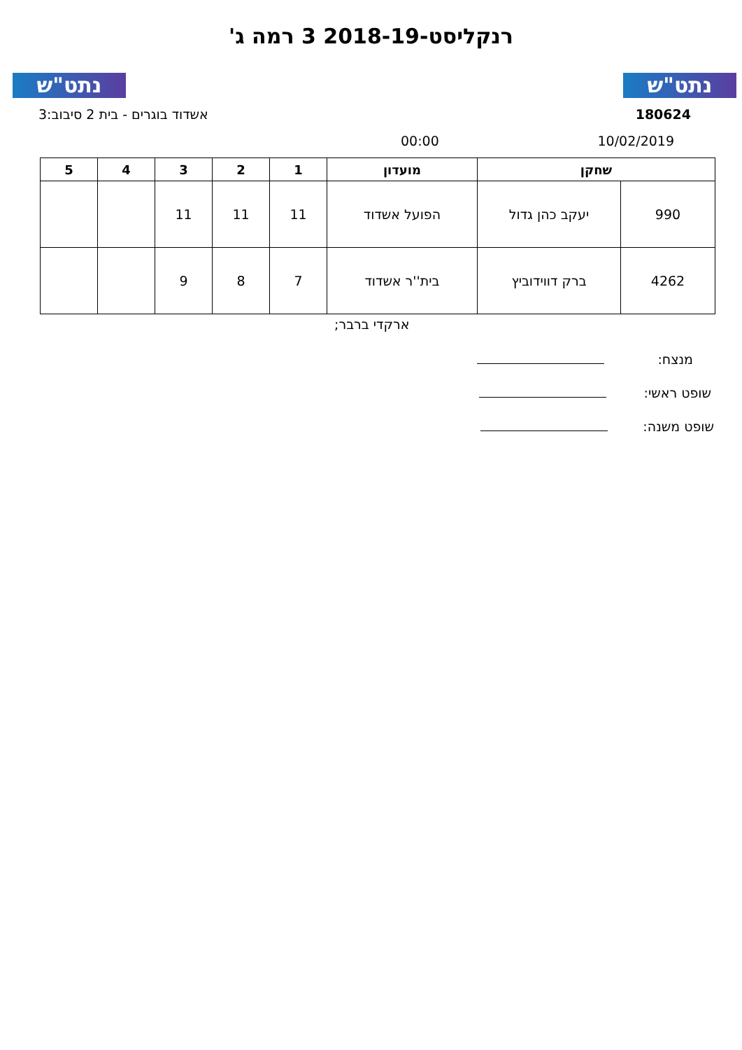נתט"ש נתט"ש
רנקליסט-2018-19 3 רמה ג'
180624 אשדוד בוגרים - בית 2 סיבוב:3
10/02/2019 00:00
| שחקן | | מועדון | 1 | 2 | 3 | 4 | 5 |
| --- | --- | --- | --- | --- | --- | --- | --- |
| 990 | יעקב כהן גדול | הפועל אשדוד | 11 | 11 | 11 | | |
| 4262 | ברק דווידוביץ | בית''ר אשדוד | 7 | 8 | 9 | | |
ארקדי ברבר;
מנצח:
שופט ראשי:
שופט משנה: